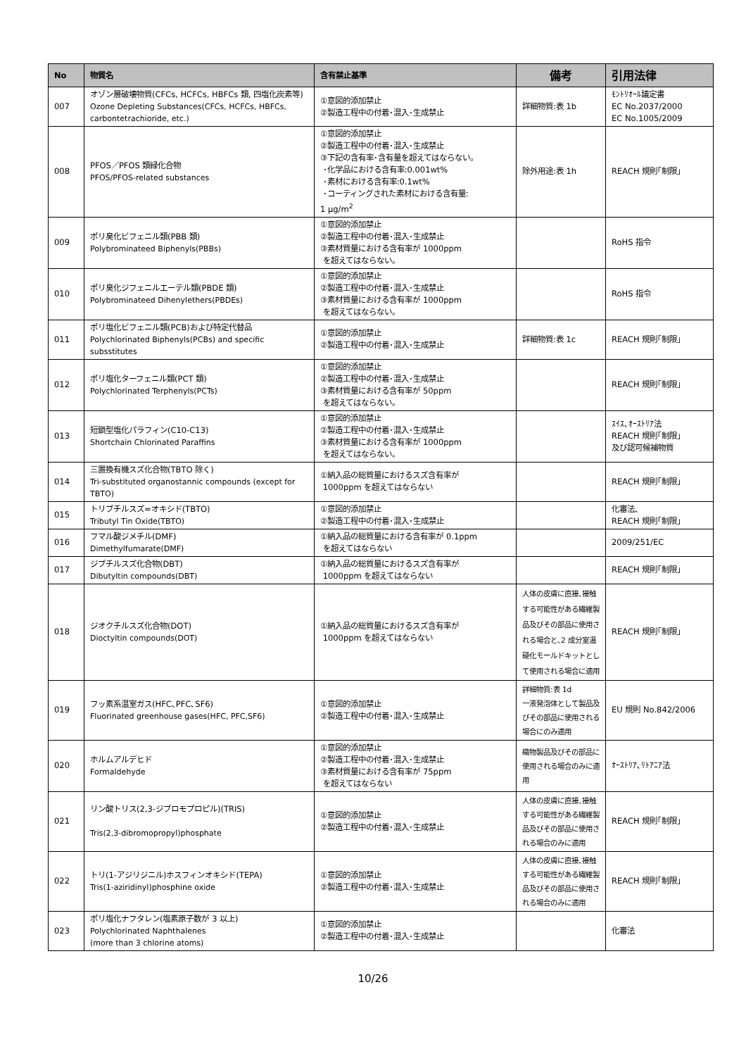| No | 物質名 | 含有禁止基準 | 備考 | 引用法律 |
| --- | --- | --- | --- | --- |
| 007 | オゾン層破壊物質(CFCs, HCFCs, HBFCs 類, 四塩化炭素等) Ozone Depleting Substances(CFCs, HCFCs, HBFCs, carbontetrachioride, etc.) | ①意図的添加禁止 ②製造工程中の付着･混入･生成禁止 | 詳細物質:表 1b | ﾓﾝﾄﾘｵｰﾙ議定書 EC No.2037/2000 EC No.1005/2009 |
| 008 | PFOS／PFOS 類緑化合物 PFOS/PFOS-related substances | ①意図的添加禁止 ②製造工程中の付着･混入･生成禁止 ③下記の含有率･含有量を超えてはならない。 ･化学品における含有率:0.001wt% ･素材における含有率:0.1wt% ･コーティングされた素材における含有量: 1 μg/m<sup>2</sup> | 除外用途:表 1h | REACH 規則｢制限｣ |
| 009 | ポリ臭化ビフェニル類(PBB 類) Polybrominateed Biphenyls(PBBs) | ①意図的添加禁止 ②製造工程中の付着･混入･生成禁止 ③素材質量における含有率が 1000ppm を超えてはならない。 | | RoHS 指令 |
| 010 | ポリ臭化ジフェニルエーテル類(PBDE 類) Polybrominateed Dihenylethers(PBDEs) | ①意図的添加禁止 ②製造工程中の付着･混入･生成禁止 ③素材質量における含有率が 1000ppm を超えてはならない。 | | RoHS 指令 |
| 011 | ポリ塩化ビフェニル類(PCB)および特定代替品 Polychlorinated Biphenyls(PCBs) and specific subsstitutes | ①意図的添加禁止 ②製造工程中の付着･混入･生成禁止 | 詳細物質:表 1c | REACH 規則｢制限｣ |
| 012 | ポリ塩化ターフェニル類(PCT 類) Polychlorinated Terphenyls(PCTs) | ①意図的添加禁止 ②製造工程中の付着･混入･生成禁止 ③素材質量における含有率が 50ppm を超えてはならない。 | | REACH 規則｢制限｣ |
| 013 | 短鎖型塩化パラフィン(C10-C13) Shortchain Chlorinated Paraffins | ①意図的添加禁止 ②製造工程中の付着･混入･生成禁止 ③素材質量における含有率が 1000ppm を超えてはならない。 | | ｽｲｽ､ｵｰｽﾄﾘｱ法 REACH 規則｢制限｣ 及び認可候補物質 |
| 014 | 三置換有機スズ化合物(TBTO 除く) Tri-substituted organostannic compounds (except for TBTO) | ①納入品の総質量におけるスズ含有率が 1000ppm を超えてはならない | | REACH 規則｢制限｣ |
| 015 | トリブチルスズ=オキシド(TBTO) Tributyl Tin Oxide(TBTO) | ①意図的添加禁止 ②製造工程中の付着･混入･生成禁止 | | 化審法､ REACH 規則｢制限｣ |
| 016 | フマル酸ジメチル(DMF) Dimethylfumarate(DMF) | ①納入品の総質量における含有率が 0.1ppm を超えてはならない | | 2009/251/EC |
| 017 | ジブチルスズ化合物(DBT) Dibutyltin compounds(DBT) | ①納入品の総質量におけるスズ含有率が 1000ppm を超えてはならない | | REACH 規則｢制限｣ |
| 018 | ジオクチルスズ化合物(DOT) Dioctyltin compounds(DOT) | ①納入品の総質量におけるスズ含有率が 1000ppm を超えてはならない | 人体の皮膚に直接､接触する可能性がある繊維製品及びその部品に使用される場合と､2 成分室温硬化モールドキットとして使用される場合に適用 | REACH 規則｢制限｣ |
| 019 | フッ素系温室ガス(HFC､PFC､SF6) Fluorinated greenhouse gases(HFC, PFC,SF6) | ①意図的添加禁止 ②製造工程中の付着･混入･生成禁止 | 詳細物質:表 1d 一液発泡体として製品及びその部品に使用される場合にのみ適用 | EU 規則 No.842/2006 |
| 020 | ホルムアルデヒド Formaldehyde | ①意図的添加禁止 ②製造工程中の付着･混入･生成禁止 ③素材質量における含有率が 75ppm を超えてはならない | 織物製品及びその部品に使用される場合のみに適用 | ｵｰｽﾄﾘｱ､ﾘﾄｱﾆｱ法 |
| 021 | リン酸トリス(2,3-ジブロモプロピル)(TRIS) Tris(2,3-dibromopropyl)phosphate | ①意図的添加禁止 ②製造工程中の付着･混入･生成禁止 | 人体の皮膚に直接､接触する可能性がある繊維製品及びその部品に使用される場合のみに適用 | REACH 規則｢制限｣ |
| 022 | トリ(1-アジリジニル)ホスフィンオキシド(TEPA) Tris(1-aziridinyl)phosphine oxide | ①意図的添加禁止 ②製造工程中の付着･混入･生成禁止 | 人体の皮膚に直接､接触する可能性がある繊維製品及びその部品に使用される場合のみに適用 | REACH 規則｢制限｣ |
| 023 | ポリ塩化ナフタレン(塩素原子数が 3 以上) Polychlorinated Naphthalenes (more than 3 chlorine atoms) | ①意図的添加禁止 ②製造工程中の付着･混入･生成禁止 | | 化審法 |
10/26